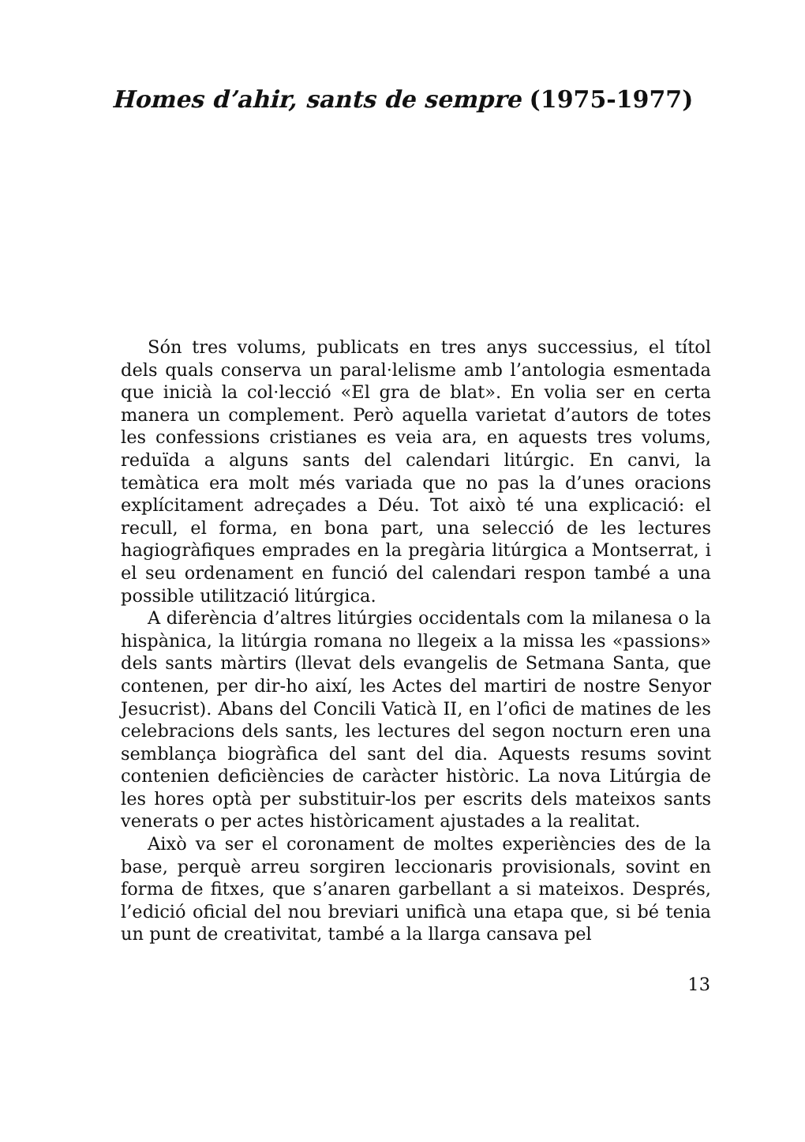Homes d’ahir, sants de sempre (1975-1977)
Són tres volums, publicats en tres anys successius, el títol dels quals conserva un paral·lelisme amb l’antologia esmentada que inicià la col·lecció «El gra de blat». En volia ser en certa manera un complement. Però aquella varietat d’autors de totes les confessions cristianes es veia ara, en aquests tres volums, reduïda a alguns sants del calendari litúrgic. En canvi, la temàtica era molt més variada que no pas la d’unes oracions explícitament adreçades a Déu. Tot això té una explicació: el recull, el forma, en bona part, una selecció de les lectures hagiogràfiques emprades en la pregària litúrgica a Montserrat, i el seu ordenament en funció del calendari respon també a una possible utilització litúrgica.
A diferència d’altres litúrgies occidentals com la milanesa o la hispànica, la litúrgia romana no llegeix a la missa les «passions» dels sants màrtirs (llevat dels evangelis de Setmana Santa, que contenen, per dir-ho així, les Actes del martiri de nostre Senyor Jesucrist). Abans del Concili Vaticà II, en l’ofici de matines de les celebracions dels sants, les lectures del segon nocturn eren una semblança biogràfica del sant del dia. Aquests resums sovint contenien deficiències de caràcter històric. La nova Litúrgia de les hores optà per substituir-los per escrits dels mateixos sants venerats o per actes històricament ajustades a la realitat.
Això va ser el coronament de moltes experiències des de la base, perquè arreu sorgiren leccionaris provisionals, sovint en forma de fitxes, que s’anaren garbellant a si mateixos. Després, l’edició oficial del nou breviari unificà una etapa que, si bé tenia un punt de creativitat, també a la llarga cansava pel
13